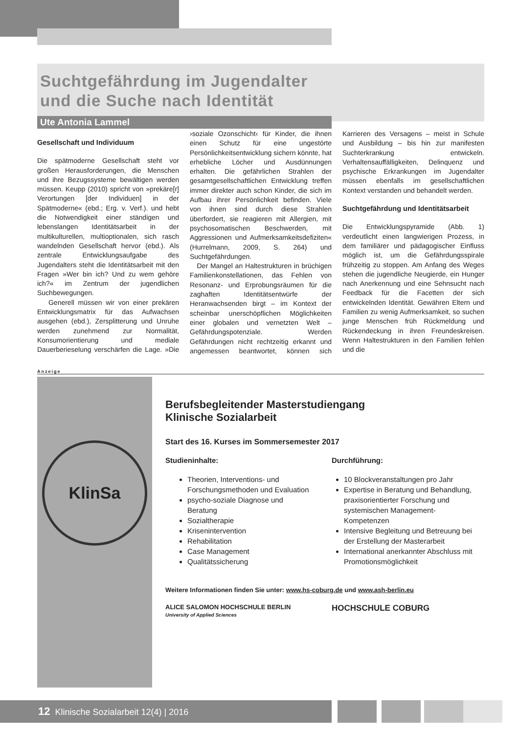Suchtgefährdung im Jugendalter
und die Suche nach Identität
Ute Antonia Lammel
Gesellschaft und Individuum
Die spätmoderne Gesellschaft steht vor großen Herausforderungen, die Menschen und ihre Bezugssysteme bewältigen werden müssen. Keupp (2010) spricht von »prekäre[r] Verortungen [der Individuen] in der Spätmoderne« (ebd.; Erg. v. Verf.). und hebt die Notwendigkeit einer ständigen und lebenslangen Identitätsarbeit in der multikulturellen, multioptionalen, sich rasch wandelnden Gesellschaft hervor (ebd.). Als zentrale Entwicklungsaufgabe des Jugendalters steht die Identitätsarbeit mit den Fragen »Wer bin ich? Und zu wem gehöre ich?« im Zentrum der jugendlichen Suchbewegungen.
Generell müssen wir von einer prekären Entwicklungsmatrix für das Aufwachsen ausgehen (ebd.), Zersplitterung und Unruhe werden zunehmend zur Normalität, Konsumorientierung und mediale Dauerberieselung verschärfen die Lage. »Die ›soziale Ozonschicht‹ für Kinder, die ihnen einen Schutz für eine ungestörte Persönlichkeitsentwicklung sichern könnte, hat erhebliche Löcher und Ausdünnungen erhalten. Die gefährlichen Strahlen der gesamtgesellschaftlichen Entwicklung treffen immer direkter auch schon Kinder, die sich im Aufbau ihrer Persönlichkeit befinden. Viele von ihnen sind durch diese Strahlen überfordert, sie reagieren mit Allergien, mit psychosomatischen Beschwerden, mit Aggressionen und Aufmerksamkeitsdefiziten« (Hurrelmann, 2009, S. 264) und Suchtgefährdungen.
Der Mangel an Haltestrukturen in brüchigen Familienkonstellationen, das Fehlen von Resonanz- und Erprobungsräumen für die zaghaften Identitätsentwürfe der Heranwachsenden birgt – im Kontext der scheinbar unerschöpflichen Möglichkeiten einer globalen und vernetzten Welt – Gefährdungspotenziale. Werden Gefährdungen nicht rechtzeitig erkannt und angemessen beantwortet, können sich Karrieren des Versagens – meist in Schule und Ausbildung – bis hin zur manifesten Suchterkrankung entwickeln. Verhaltensauffälligkeiten, Delinquenz und psychische Erkrankungen im Jugendalter müssen ebenfalls im gesellschaftlichen Kontext verstanden und behandelt werden.
Suchtgefährdung und Identitätsarbeit
Die Entwicklungspyramide (Abb. 1) verdeutlicht einen langwierigen Prozess, in dem familiärer und pädagogischer Einfluss möglich ist, um die Gefährdungsspirale frühzeitig zu stoppen. Am Anfang des Weges stehen die jugendliche Neugierde, ein Hunger nach Anerkennung und eine Sehnsucht nach Feedback für die Facetten der sich entwickelnden Identität. Gewähren Eltern und Familien zu wenig Aufmerksamkeit, so suchen junge Menschen früh Rückmeldung und Rückendeckung in ihren Freundeskreisen. Wenn Haltestrukturen in den Familien fehlen und die
Anzeige
KlinSa
Berufsbegleitender Masterstudiengang
Klinische Sozialarbeit
Start des 16. Kurses im Sommersemester 2017
Studieninhalte:
Theorien, Interventions- und Forschungsmethoden und Evaluation
psycho-soziale Diagnose und Beratung
Sozialtherapie
Krisenintervention
Rehabilitation
Case Management
Qualitätssicherung
Durchführung:
10 Blockveranstaltungen pro Jahr
Expertise in Beratung und Behandlung, praxisorientierter Forschung und systemischen Management-Kompetenzen
Intensive Begleitung und Betreuung bei der Erstellung der Masterarbeit
International anerkannter Abschluss mit Promotionsmöglichkeit
Weitere Informationen finden Sie unter: www.hs-coburg.de und www.ash-berlin.eu
ALICE SALOMON HOCHSCHULE BERLIN
University of Applied Sciences
HOCHSCHULE COBURG
12 Klinische Sozialarbeit 12(4) | 2016